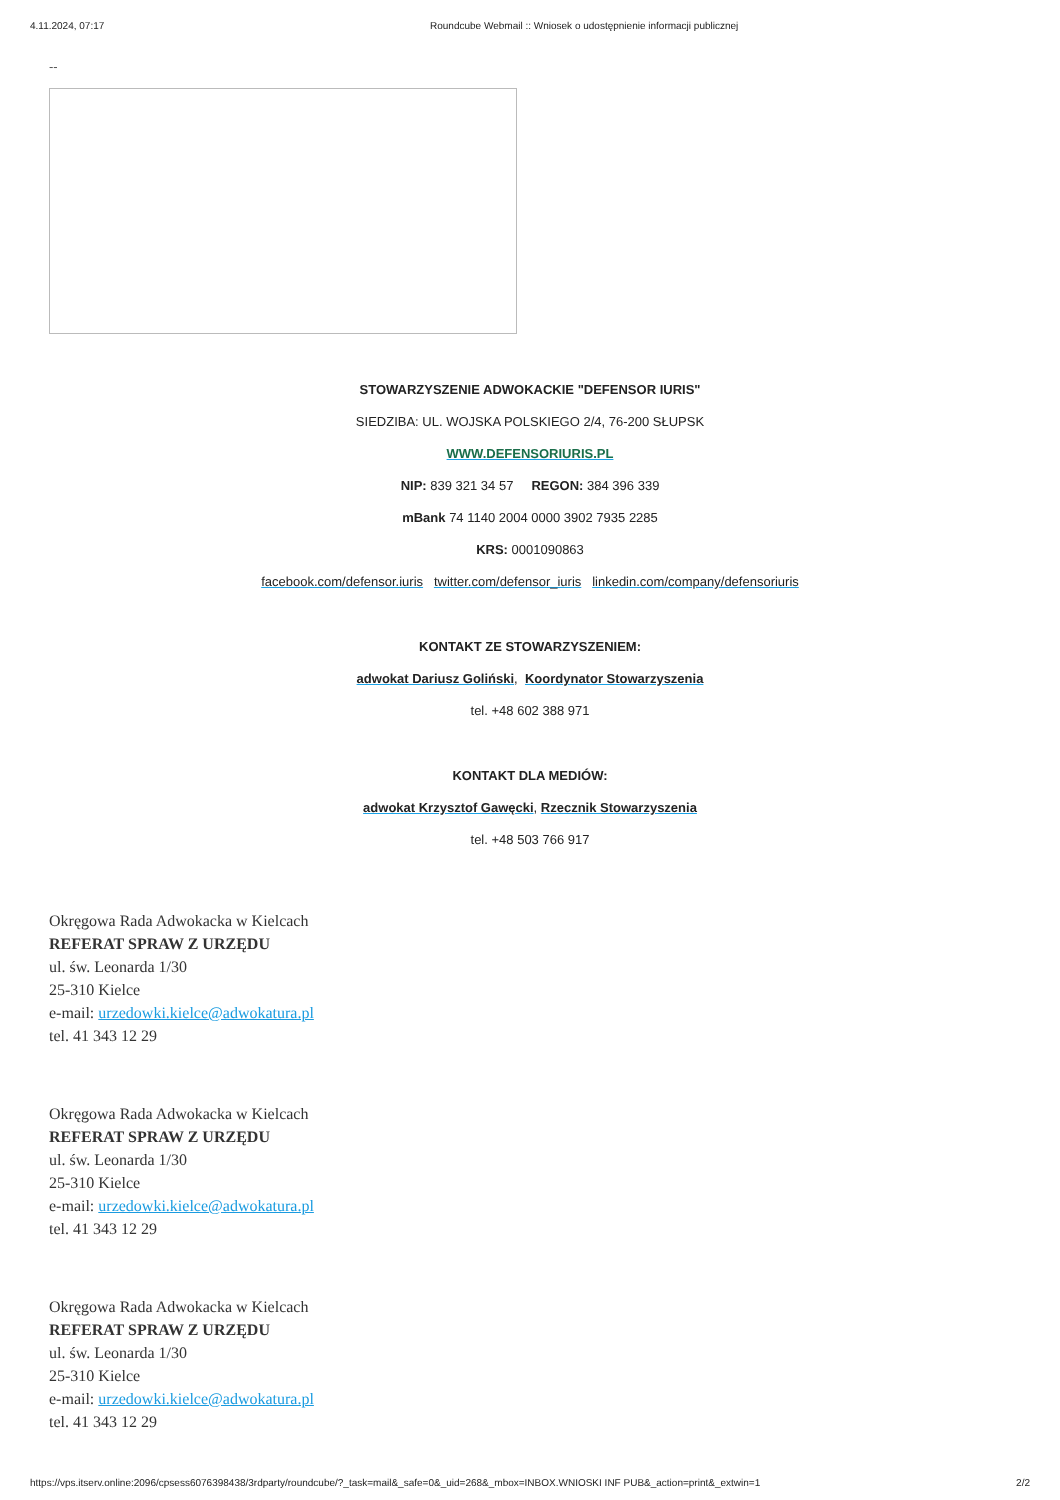4.11.2024, 07:17 Roundcube Webmail :: Wniosek o udostępnienie informacji publicznej
--
STOWARZYSZENIE ADWOKACKIE "DEFENSOR IURIS"
SIEDZIBA: UL. WOJSKA POLSKIEGO 2/4, 76-200 SŁUPSK
WWW.DEFENSORIURIS.PL
NIP: 839 321 34 57 REGON: 384 396 339
mBank 74 1140 2004 0000 3902 7935 2285
KRS: 0001090863
facebook.com/defensor.iuris twitter.com/defensor_iuris linkedin.com/company/defensoriuris
KONTAKT ZE STOWARZYSZENIEM:
adwokat Dariusz Goliński, Koordynator Stowarzyszenia
tel. +48 602 388 971
KONTAKT DLA MEDIÓW:
adwokat Krzysztof Gawęcki, Rzecznik Stowarzyszenia
tel. +48 503 766 917
Okręgowa Rada Adwokacka w Kielcach
REFERAT SPRAW Z URZĘDU
ul. św. Leonarda 1/30
25-310 Kielce
e-mail: urzedowki.kielce@adwokatura.pl
tel. 41 343 12 29
Okręgowa Rada Adwokacka w Kielcach
REFERAT SPRAW Z URZĘDU
ul. św. Leonarda 1/30
25-310 Kielce
e-mail: urzedowki.kielce@adwokatura.pl
tel. 41 343 12 29
Okręgowa Rada Adwokacka w Kielcach
REFERAT SPRAW Z URZĘDU
ul. św. Leonarda 1/30
25-310 Kielce
e-mail: urzedowki.kielce@adwokatura.pl
tel. 41 343 12 29
https://vps.itserv.online:2096/cpsess6076398438/3rdparty/roundcube/?_task=mail&_safe=0&_uid=268&_mbox=INBOX.WNIOSKI INF PUB&_action=print&_extwin=1 2/2